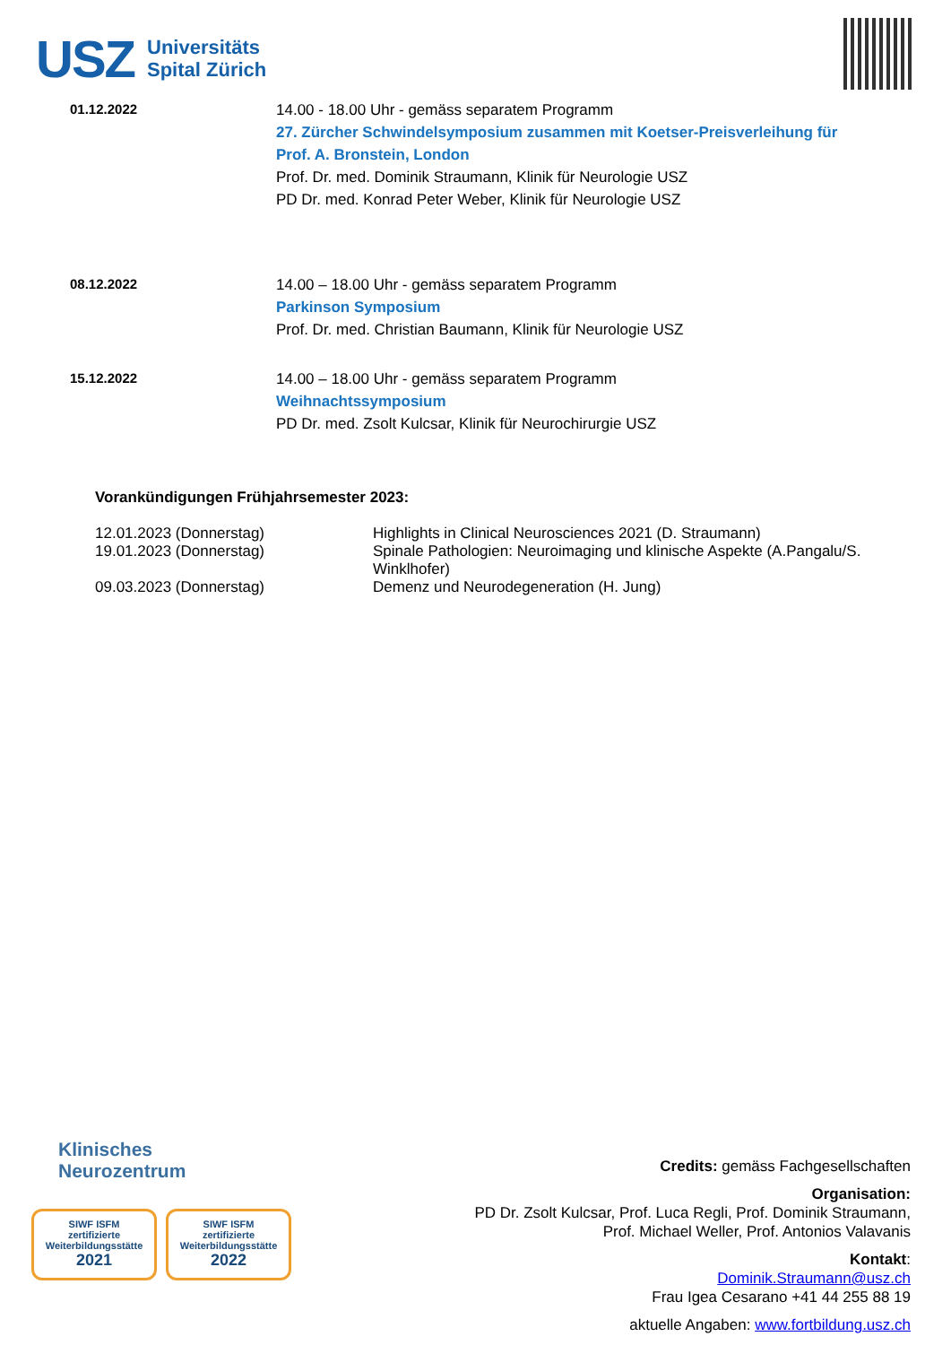USZ Universitäts
Spital Zürich
| 01.12.2022 | 14.00 - 18.00 Uhr - gemäss separatem Programm 27. Zürcher Schwindelsymposium zusammen mit Koetser-Preisverleihung für Prof. A. Bronstein, London Prof. Dr. med. Dominik Straumann, Klinik für Neurologie USZ PD Dr. med. Konrad Peter Weber, Klinik für Neurologie USZ |
| 08.12.2022 | 14.00 – 18.00 Uhr - gemäss separatem Programm Parkinson Symposium Prof. Dr. med. Christian Baumann, Klinik für Neurologie USZ |
| 15.12.2022 | 14.00 – 18.00 Uhr - gemäss separatem Programm Weihnachtssymposium PD Dr. med. Zsolt Kulcsar, Klinik für Neurochirurgie USZ |
Vorankündigungen Frühjahrsemester 2023:
| 12.01.2023 (Donnerstag) | Highlights in Clinical Neurosciences 2021 (D. Straumann) |
| 19.01.2023 (Donnerstag) | Spinale Pathologien: Neuroimaging und klinische Aspekte (A.Pangalu/S. Winklhofer) |
| 09.03.2023 (Donnerstag) | Demenz und Neurodegeneration (H. Jung) |
Klinisches
Neurozentrum
SIWF ISFM
zertifizierte Weiterbildungsstätte
2021
SIWF ISFM
zertifizierte Weiterbildungsstätte
2022
Credits: gemäss Fachgesellschaften
Organisation:
PD Dr. Zsolt Kulcsar, Prof. Luca Regli, Prof. Dominik Straumann,
Prof. Michael Weller, Prof. Antonios Valavanis
Kontakt:
Dominik.Straumann@usz.ch
Frau Igea Cesarano +41 44 255 88 19
aktuelle Angaben: www.fortbildung.usz.ch